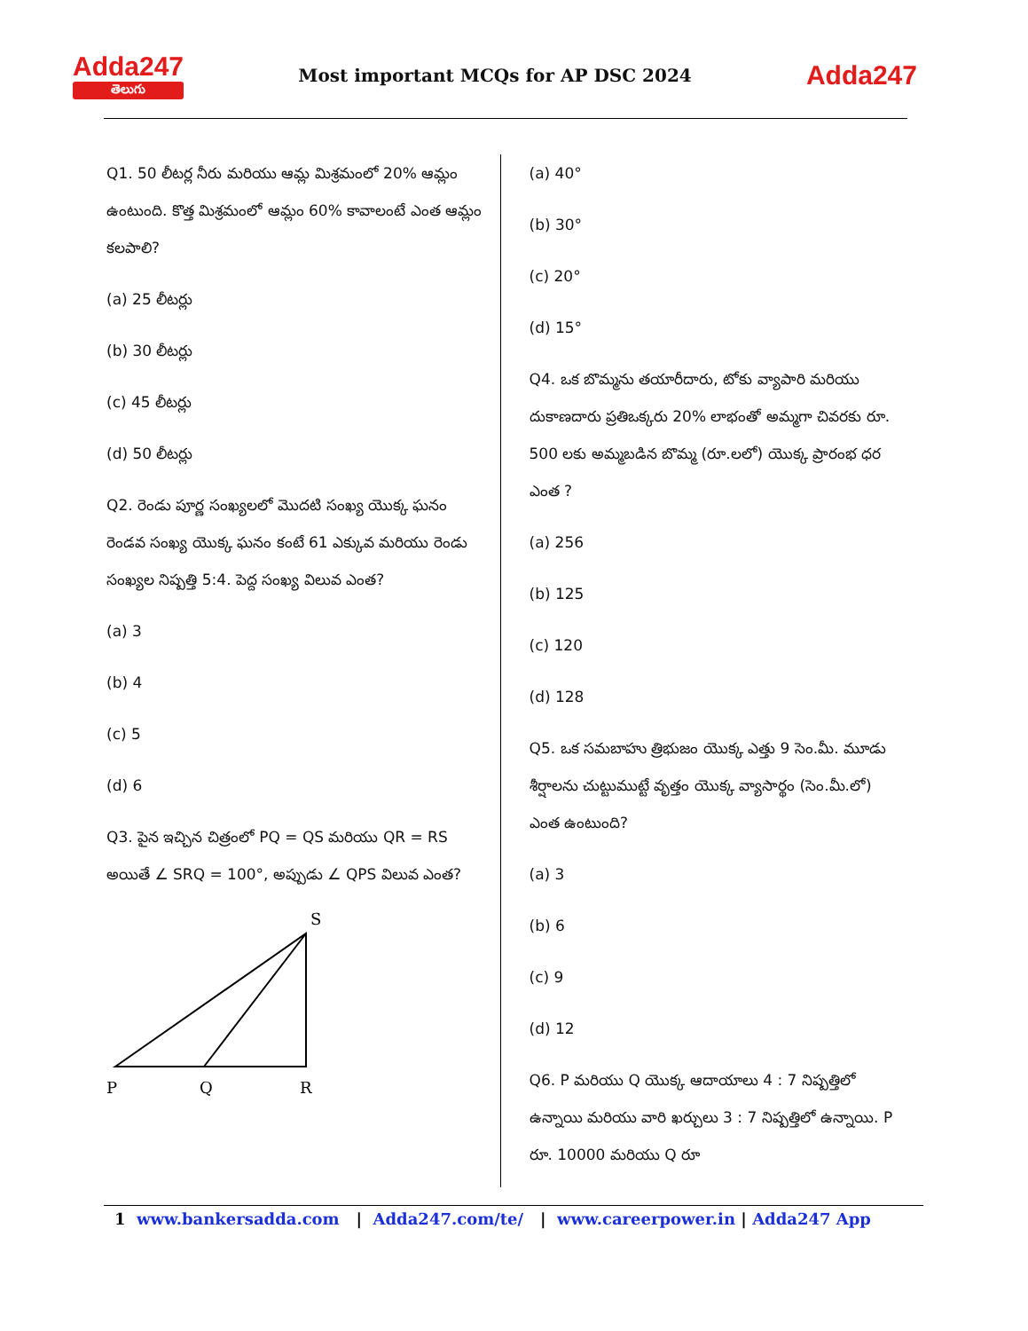Adda247
తెలుగు
Most important MCQs for AP DSC 2024
Adda247
Q1. 50 లీటర్ల నీరు మరియు ఆమ్ల మిశ్రమంలో 20% ఆమ్లం ఉంటుంది. కొత్త మిశ్రమంలో ఆమ్లం 60% కావాలంటే ఎంత ఆమ్లం కలపాలి?
(a) 25 లీటర్లు
(b) 30 లీటర్లు
(c) 45 లీటర్లు
(d) 50 లీటర్లు
Q2. రెండు పూర్ణ సంఖ్యలలో మొదటి సంఖ్య యొక్క ఘనం రెండవ సంఖ్య యొక్క ఘనం కంటే 61 ఎక్కువ మరియు రెండు సంఖ్యల నిష్పత్తి 5:4. పెద్ద సంఖ్య విలువ ఎంత?
(a) 3
(b) 4
(c) 5
(d) 6
Q3. పైన ఇచ్చిన చిత్రంలో PQ = QS మరియు QR = RS అయితే ∠ SRQ = 100°, అప్పుడు ∠ QPS విలువ ఎంత?
S
P
Q
R
(a) 40°
(b) 30°
(c) 20°
(d) 15°
Q4. ఒక బొమ్మను తయారీదారు, టోకు వ్యాపారి మరియు దుకాణదారు ప్రతిఒక్కరు 20% లాభంతో అమ్మగా చివరకు రూ. 500 లకు అమ్మబడిన బొమ్మ (రూ.లలో) యొక్క ప్రారంభ ధర ఎంత ?
(a) 256
(b) 125
(c) 120
(d) 128
Q5. ఒక సమబాహు త్రిభుజం యొక్క ఎత్తు 9 సెం.మీ. మూడు శీర్షాలను చుట్టుముట్టే వృత్తం యొక్క వ్యాసార్థం (సెం.మీ.లో) ఎంత ఉంటుంది?
(a) 3
(b) 6
(c) 9
(d) 12
Q6. P మరియు Q యొక్క ఆదాయాలు 4 : 7 నిష్పత్తిలో ఉన్నాయి మరియు వారి ఖర్చులు 3 : 7 నిష్పత్తిలో ఉన్నాయి. P రూ. 10000 మరియు Q రూ
1 www.bankersadda.com | Adda247.com/te/ | www.careerpower.in | Adda247 App